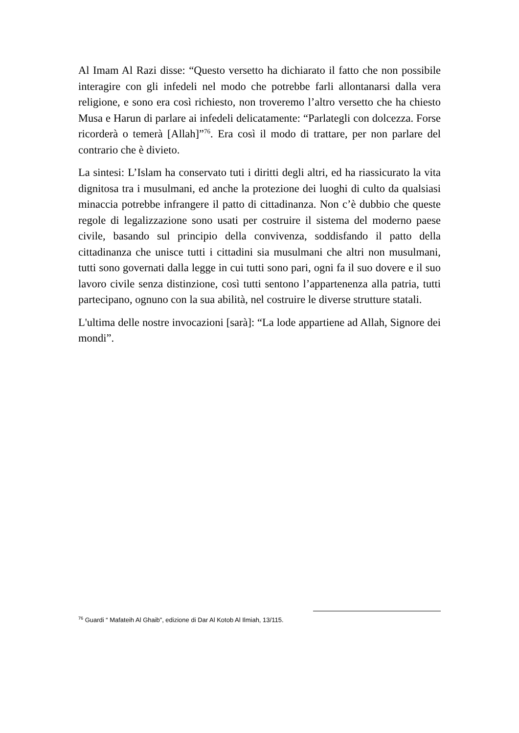Al Imam Al Razi disse: “Questo versetto ha dichiarato il fatto che non possibile interagire con gli infedeli nel modo che potrebbe farli allontanarsi dalla vera religione, e sono era così richiesto, non troveremo l’altro versetto che ha chiesto Musa e Harun di parlare ai infedeli delicatamente: “Parlategli con dolcezza. Forse ricorderà o temerà [Allah]”<sup>76</sup>. Era così il modo di trattare, per non parlare del contrario che è divieto.
La sintesi: L’Islam ha conservato tuti i diritti degli altri, ed ha riassicurato la vita dignitosa tra i musulmani, ed anche la protezione dei luoghi di culto da qualsiasi minaccia potrebbe infrangere il patto di cittadinanza. Non c’è dubbio che queste regole di legalizzazione sono usati per costruire il sistema del moderno paese civile, basando sul principio della convivenza, soddisfando il patto della cittadinanza che unisce tutti i cittadini sia musulmani che altri non musulmani, tutti sono governati dalla legge in cui tutti sono pari, ogni fa il suo dovere e il suo lavoro civile senza distinzione, così tutti sentono l’appartenenza alla patria, tutti partecipano, ognuno con la sua abilità, nel costruire le diverse strutture statali.
L'ultima delle nostre invocazioni [sarà]: “La lode appartiene ad Allah, Signore dei mondi”.
<sup>76</sup> Guardi “ Mafateih Al Ghaib”, edizione di Dar Al Kotob Al Ilmiah, 13/115.